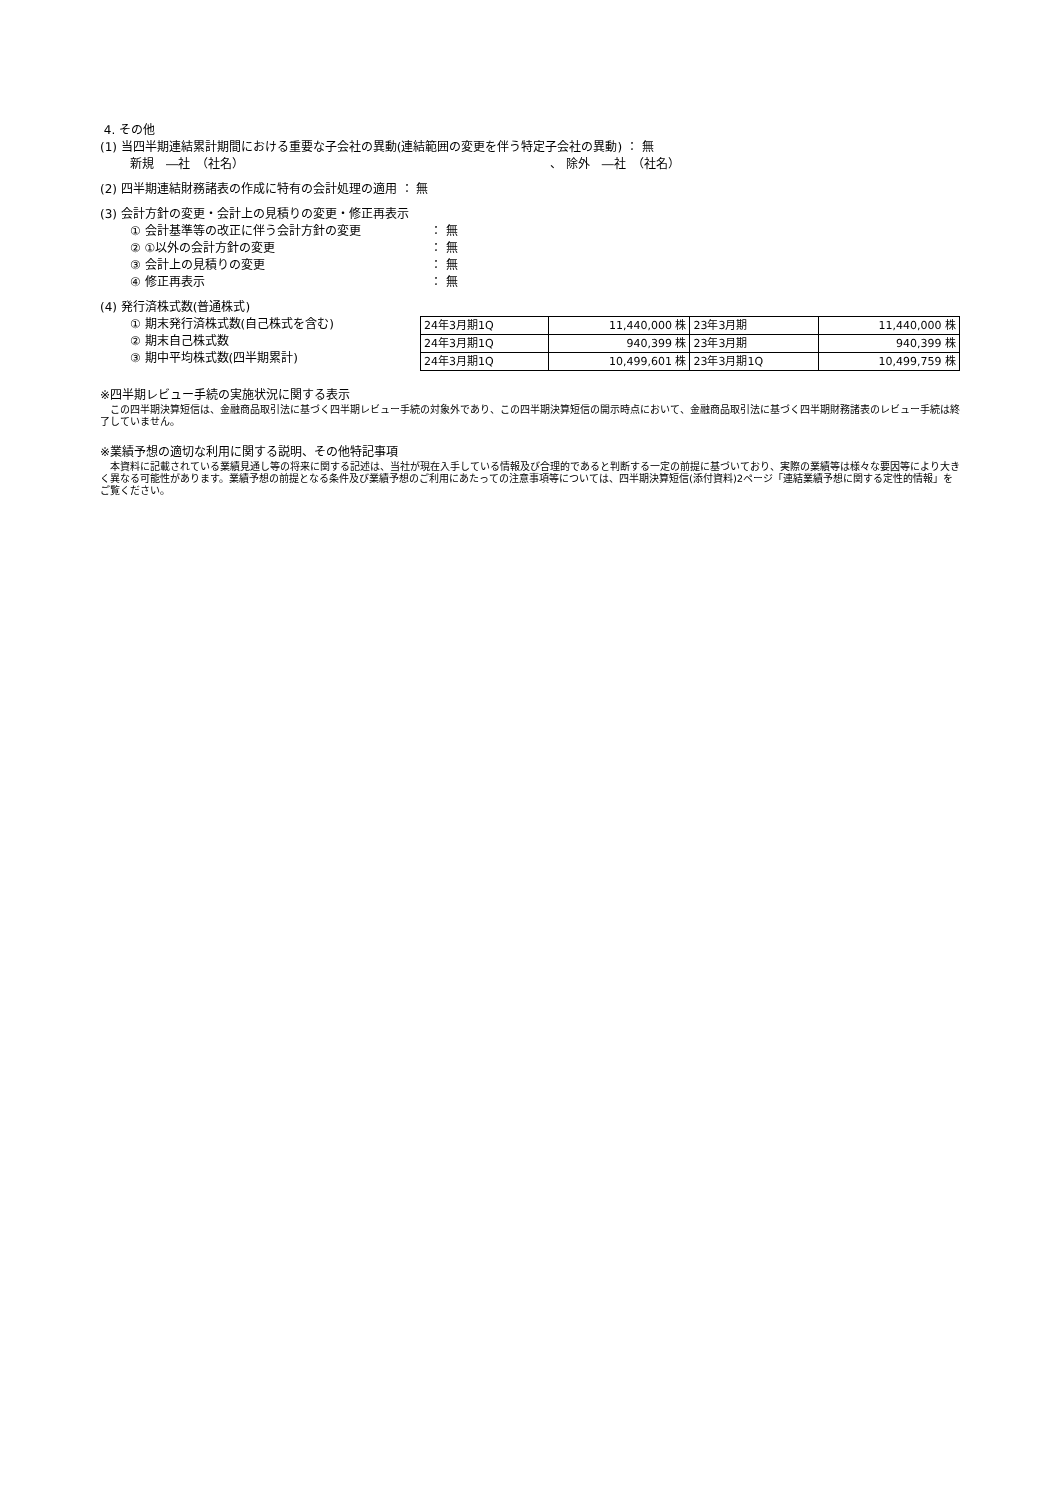4. その他
(1) 当四半期連結累計期間における重要な子会社の異動(連結範囲の変更を伴う特定子会社の異動) ： 無
新規　―社　（社名）　　　　　　　　　　　　　　　　　　　　　　　　　　、 除外　―社　（社名）
(2) 四半期連結財務諸表の作成に特有の会計処理の適用 ： 無
(3) 会計方針の変更・会計上の見積りの変更・修正再表示
① 会計基準等の改正に伴う会計方針の変更 ： 無
② ①以外の会計方針の変更 ： 無
③ 会計上の見積りの変更 ： 無
④ 修正再表示 ： 無
(4) 発行済株式数(普通株式)
① 期末発行済株式数(自己株式を含む)
② 期末自己株式数
③ 期中平均株式数(四半期累計)
| 24年3月期1Q | 11,440,000 株 | 23年3月期 | 11,440,000 株 |
| 24年3月期1Q | 940,399 株 | 23年3月期 | 940,399 株 |
| 24年3月期1Q | 10,499,601 株 | 23年3月期1Q | 10,499,759 株 |
※四半期レビュー手続の実施状況に関する表示
　この四半期決算短信は、金融商品取引法に基づく四半期レビュー手続の対象外であり、この四半期決算短信の開示時点において、金融商品取引法に基づく四半期財務諸表のレビュー手続は終了していません。
※業績予想の適切な利用に関する説明、その他特記事項
　本資料に記載されている業績見通し等の将来に関する記述は、当社が現在入手している情報及び合理的であると判断する一定の前提に基づいており、実際の業績等は様々な要因等により大きく異なる可能性があります。業績予想の前提となる条件及び業績予想のご利用にあたっての注意事項等については、四半期決算短信(添付資料)2ページ「連結業績予想に関する定性的情報」をご覧ください。